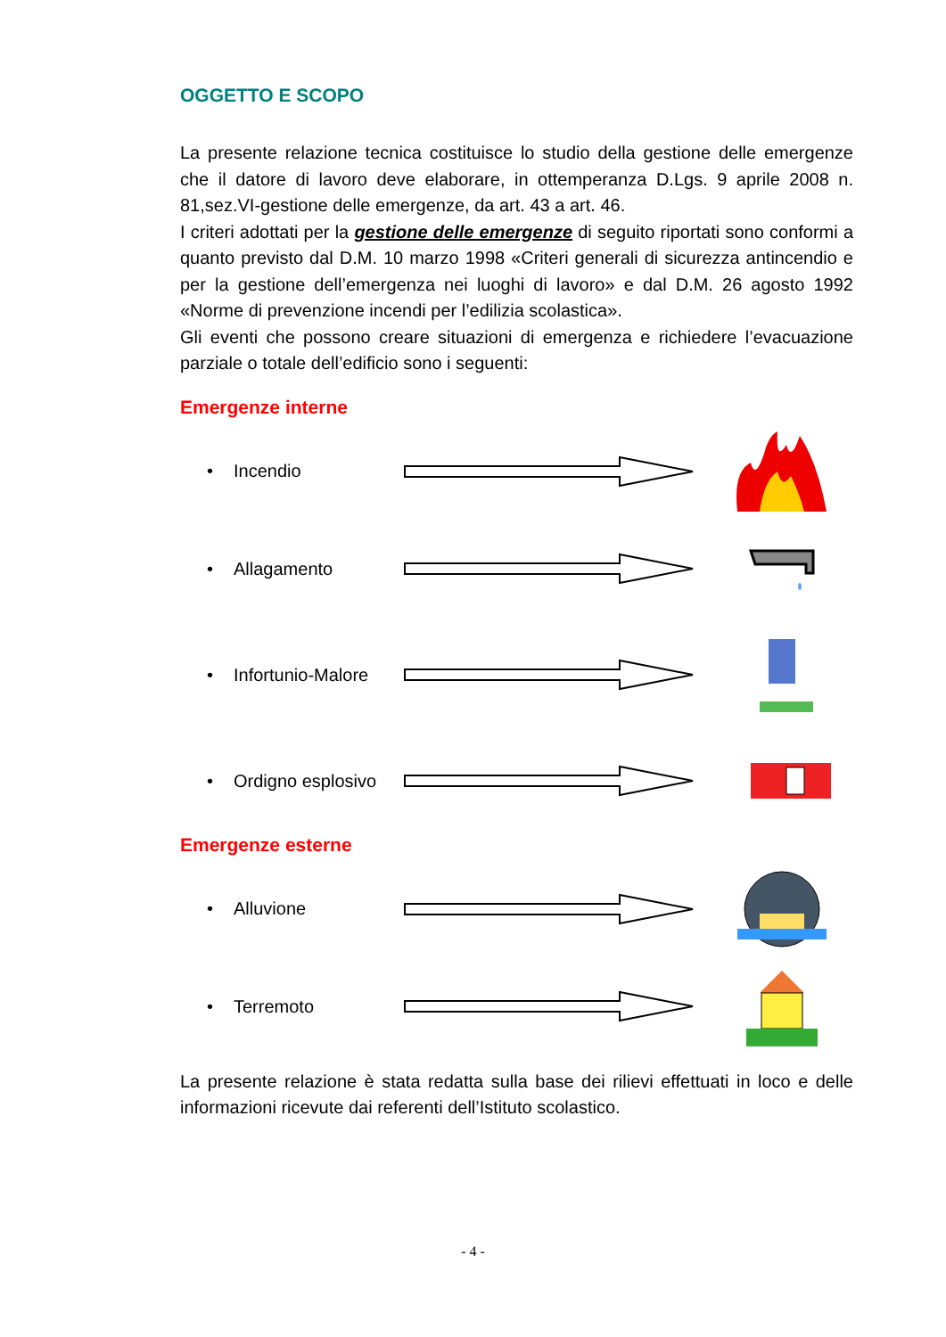OGGETTO E SCOPO
La presente relazione tecnica costituisce lo studio della gestione delle emergenze che il datore di lavoro deve elaborare, in ottemperanza D.Lgs. 9 aprile 2008 n. 81,sez.VI-gestione delle emergenze, da art. 43 a art. 46.
I criteri adottati per la gestione delle emergenze di seguito riportati sono conformi a quanto previsto dal D.M. 10 marzo 1998 «Criteri generali di sicurezza antincendio e per la gestione dell’emergenza nei luoghi di lavoro» e dal D.M. 26 agosto 1992 «Norme di prevenzione incendi per l’edilizia scolastica».
Gli eventi che possono creare situazioni di emergenza e richiedere l’evacuazione parziale o totale dell’edificio sono i seguenti:
Emergenze interne
• Incendio
• Allagamento
• Infortunio-Malore
• Ordigno esplosivo
Emergenze esterne
• Alluvione
• Terremoto
La presente relazione è stata redatta sulla base dei rilievi effettuati in loco e delle informazioni ricevute dai referenti dell’Istituto scolastico.
- 4 -